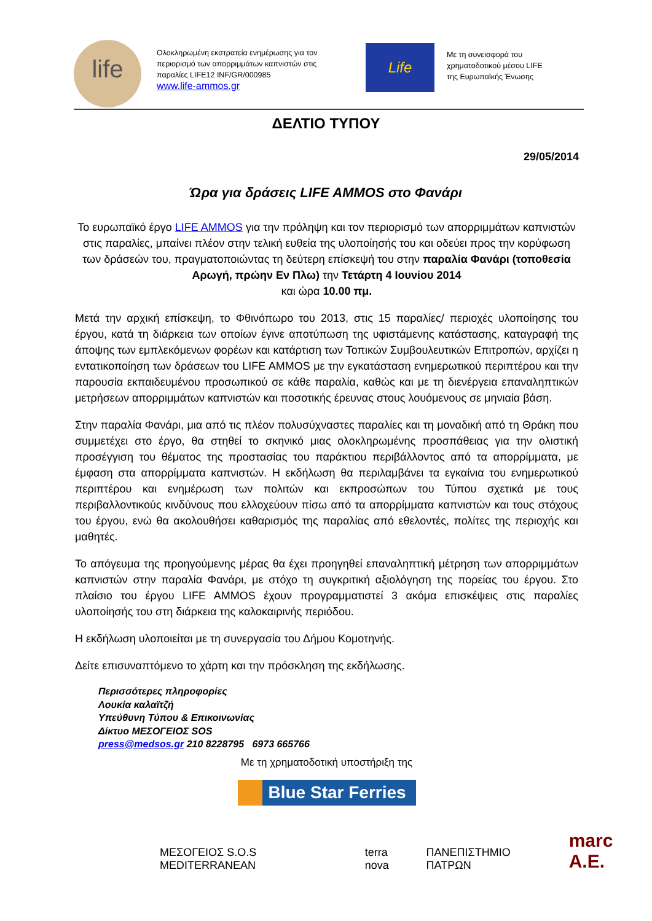life
Ολοκληρωμένη εκστρατεία ενημέρωσης για τον περιορισμό των απορριμμάτων καπνιστών στις παραλίες LIFE12 INF/GR/000985
www.life-ammos.gr
Life
Με τη συνεισφορά του
χρηματοδοτικού μέσου LIFE
της Ευρωπαϊκής Ένωσης
ΔΕΛΤΙΟ ΤΥΠΟΥ
29/05/2014
Ώρα για δράσεις LIFE AMMOS στο Φανάρι
Το ευρωπαϊκό έργο LIFE AMMOS για την πρόληψη και τον περιορισμό των απορριμμάτων καπνιστών στις παραλίες, μπαίνει πλέον στην τελική ευθεία της υλοποίησής του και οδεύει προς την κορύφωση των δράσεών του, πραγματοποιώντας τη δεύτερη επίσκεψή του στην παραλία Φανάρι (τοποθεσία Αρωγή, πρώην Εν Πλω) την Τετάρτη 4 Ιουνίου 2014
και ώρα 10.00 πμ.
Μετά την αρχική επίσκεψη, το Φθινόπωρο του 2013, στις 15 παραλίες/ περιοχές υλοποίησης του έργου, κατά τη διάρκεια των οποίων έγινε αποτύπωση της υφιστάμενης κατάστασης, καταγραφή της άποψης των εμπλεκόμενων φορέων και κατάρτιση των Τοπικών Συμβουλευτικών Επιτροπών, αρχίζει η εντατικοποίηση των δράσεων του LIFE AMMOS με την εγκατάσταση ενημερωτικού περιπτέρου και την παρουσία εκπαιδευμένου προσωπικού σε κάθε παραλία, καθώς και με τη διενέργεια επαναληπτικών μετρήσεων απορριμμάτων καπνιστών και ποσοτικής έρευνας στους λουόμενους σε μηνιαία βάση.
Στην παραλία Φανάρι, μια από τις πλέον πολυσύχναστες παραλίες και τη μοναδική από τη Θράκη που συμμετέχει στο έργο, θα στηθεί το σκηνικό μιας ολοκληρωμένης προσπάθειας για την ολιστική προσέγγιση του θέματος της προστασίας του παράκτιου περιβάλλοντος από τα απορρίμματα, με έμφαση στα απορρίμματα καπνιστών. Η εκδήλωση θα περιλαμβάνει τα εγκαίνια του ενημερωτικού περιπτέρου και ενημέρωση των πολιτών και εκπροσώπων του Τύπου σχετικά με τους περιβαλλοντικούς κινδύνους που ελλοχεύουν πίσω από τα απορρίμματα καπνιστών και τους στόχους του έργου, ενώ θα ακολουθήσει καθαρισμός της παραλίας από εθελοντές, πολίτες της περιοχής και μαθητές.
Το απόγευμα της προηγούμενης μέρας θα έχει προηγηθεί επαναληπτική μέτρηση των απορριμμάτων καπνιστών στην παραλία Φανάρι, με στόχο τη συγκριτική αξιολόγηση της πορείας του έργου. Στο πλαίσιο του έργου LIFE AMMOS έχουν προγραμματιστεί 3 ακόμα επισκέψεις στις παραλίες υλοποίησής του στη διάρκεια της καλοκαιρινής περιόδου.
Η εκδήλωση υλοποιείται με τη συνεργασία του Δήμου Κομοτηνής.
Δείτε επισυναπτόμενο το χάρτη και την πρόσκληση της εκδήλωσης.
Περισσότερες πληροφορίες
Λουκία καλαϊτζή
Υπεύθυνη Τύπου & Επικοινωνίας
Δίκτυο ΜΕΣΟΓΕΙΟΣ SOS
press@medsos.gr 210 8228795 6973 665766
Με τη χρηματοδοτική υποστήριξη της
Blue Star Ferries
ΜΕΣΟΓΕΙΟΣ S.O.S MEDITERRANEAN terra nova ΠΑΝΕΠΙΣΤΗΜΙΟ ΠΑΤΡΩΝ marc A.E.